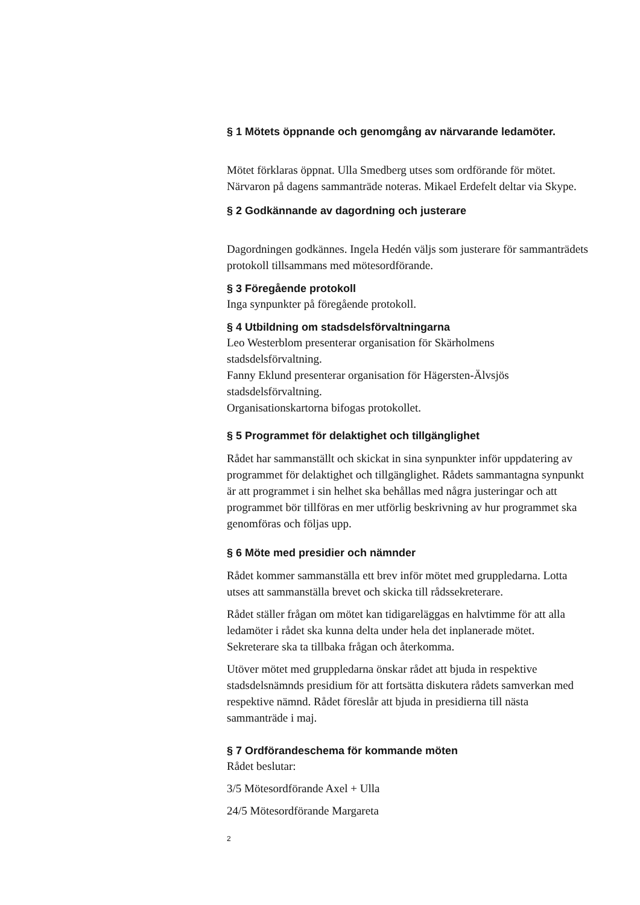§ 1 Mötets öppnande och genomgång av närvarande ledamöter.
Mötet förklaras öppnat. Ulla Smedberg utses som ordförande för mötet. Närvaron på dagens sammanträde noteras. Mikael Erdefelt deltar via Skype.
§ 2 Godkännande av dagordning och justerare
Dagordningen godkännes. Ingela Hedén väljs som justerare för sammanträdets protokoll tillsammans med mötesordförande.
§ 3 Föregående protokoll
Inga synpunkter på föregående protokoll.
§ 4 Utbildning om stadsdelsförvaltningarna
Leo Westerblom presenterar organisation för Skärholmens stadsdelsförvaltning.
Fanny Eklund presenterar organisation för Hägersten-Älvsjös stadsdelsförvaltning.
Organisationskartorna bifogas protokollet.
§ 5 Programmet för delaktighet och tillgänglighet
Rådet har sammanställt och skickat in sina synpunkter inför uppdatering av programmet för delaktighet och tillgänglighet. Rådets sammantagna synpunkt är att programmet i sin helhet ska behållas med några justeringar och att programmet bör tillföras en mer utförlig beskrivning av hur programmet ska genomföras och följas upp.
§ 6 Möte med presidier och nämnder
Rådet kommer sammanställa ett brev inför mötet med gruppledarna. Lotta utses att sammanställa brevet och skicka till rådssekreterare.
Rådet ställer frågan om mötet kan tidigareläggas en halvtimme för att alla ledamöter i rådet ska kunna delta under hela det inplanerade mötet. Sekreterare ska ta tillbaka frågan och återkomma.
Utöver mötet med gruppledarna önskar rådet att bjuda in respektive stadsdelsnämnds presidium för att fortsätta diskutera rådets samverkan med respektive nämnd. Rådet föreslår att bjuda in presidierna till nästa sammanträde i maj.
§ 7 Ordförandeschema för kommande möten
Rådet beslutar:
3/5 Mötesordförande Axel + Ulla
24/5 Mötesordförande Margareta
2